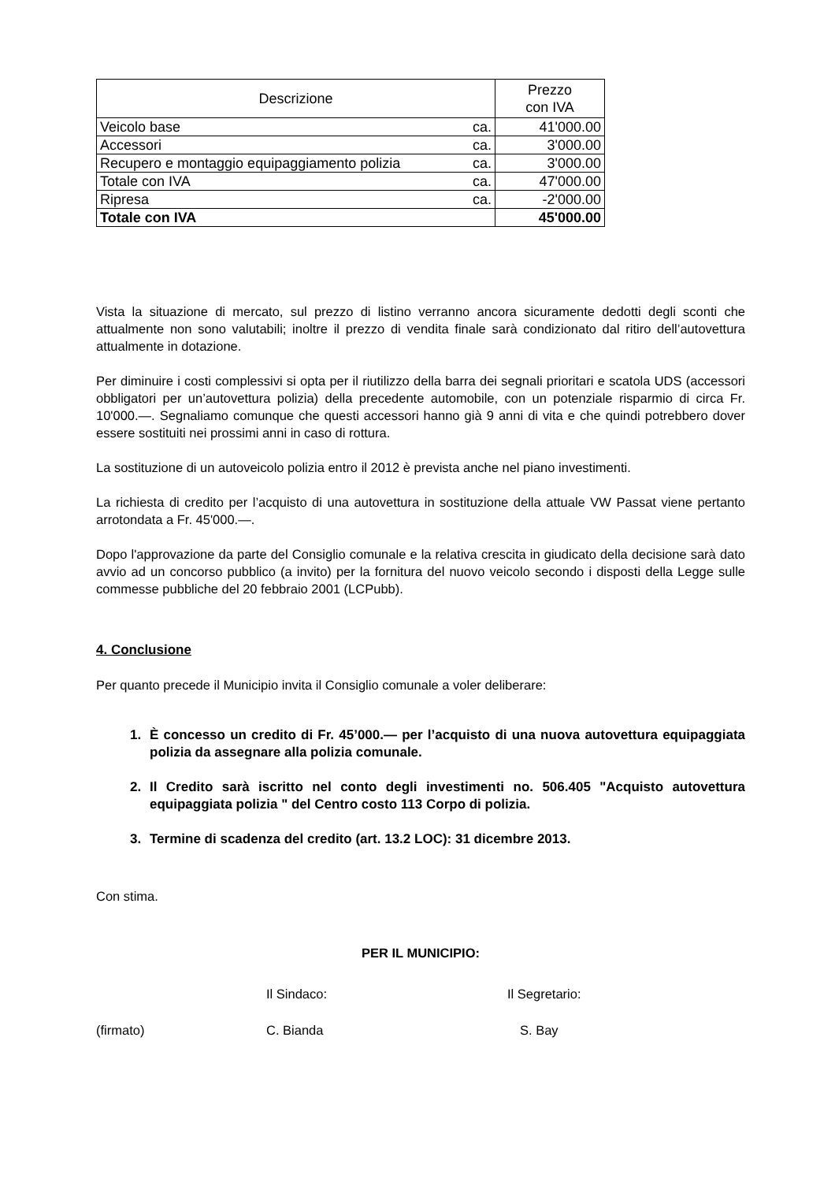| Descrizione | | Prezzo con IVA |
| --- | --- | --- |
| Veicolo base | ca. | 41'000.00 |
| Accessori | ca. | 3'000.00 |
| Recupero e montaggio equipaggiamento polizia | ca. | 3'000.00 |
| Totale con IVA | ca. | 47'000.00 |
| Ripresa | ca. | -2'000.00 |
| Totale con IVA | | 45'000.00 |
Vista la situazione di mercato, sul prezzo di listino verranno ancora sicuramente dedotti degli sconti che attualmente non sono valutabili; inoltre il prezzo di vendita finale sarà condizionato dal ritiro dell’autovettura attualmente in dotazione.
Per diminuire i costi complessivi si opta per il riutilizzo della barra dei segnali prioritari e scatola UDS (accessori obbligatori per un’autovettura polizia) della precedente automobile, con un potenziale risparmio di circa Fr. 10'000.—. Segnaliamo comunque che questi accessori hanno già 9 anni di vita e che quindi potrebbero dover essere sostituiti nei prossimi anni in caso di rottura.
La sostituzione di un autoveicolo polizia entro il 2012 è prevista anche nel piano investimenti.
La richiesta di credito per l’acquisto di una autovettura in sostituzione della attuale VW Passat viene pertanto arrotondata a Fr. 45'000.—.
Dopo l'approvazione da parte del Consiglio comunale e la relativa crescita in giudicato della decisione sarà dato avvio ad un concorso pubblico (a invito) per la fornitura del nuovo veicolo secondo i disposti della Legge sulle commesse pubbliche del 20 febbraio 2001 (LCPubb).
4. Conclusione
Per quanto precede il Municipio invita il Consiglio comunale a voler deliberare:
1. È concesso un credito di Fr. 45’000.— per l’acquisto di una nuova autovettura equipaggiata polizia da assegnare alla polizia comunale.
2. Il Credito sarà iscritto nel conto degli investimenti no. 506.405 "Acquisto autovettura equipaggiata polizia " del Centro costo 113 Corpo di polizia.
3. Termine di scadenza del credito (art. 13.2 LOC): 31 dicembre 2013.
Con stima.
PER IL MUNICIPIO:
Il Sindaco: Il Segretario:
(firmato) C. Bianda S. Bay